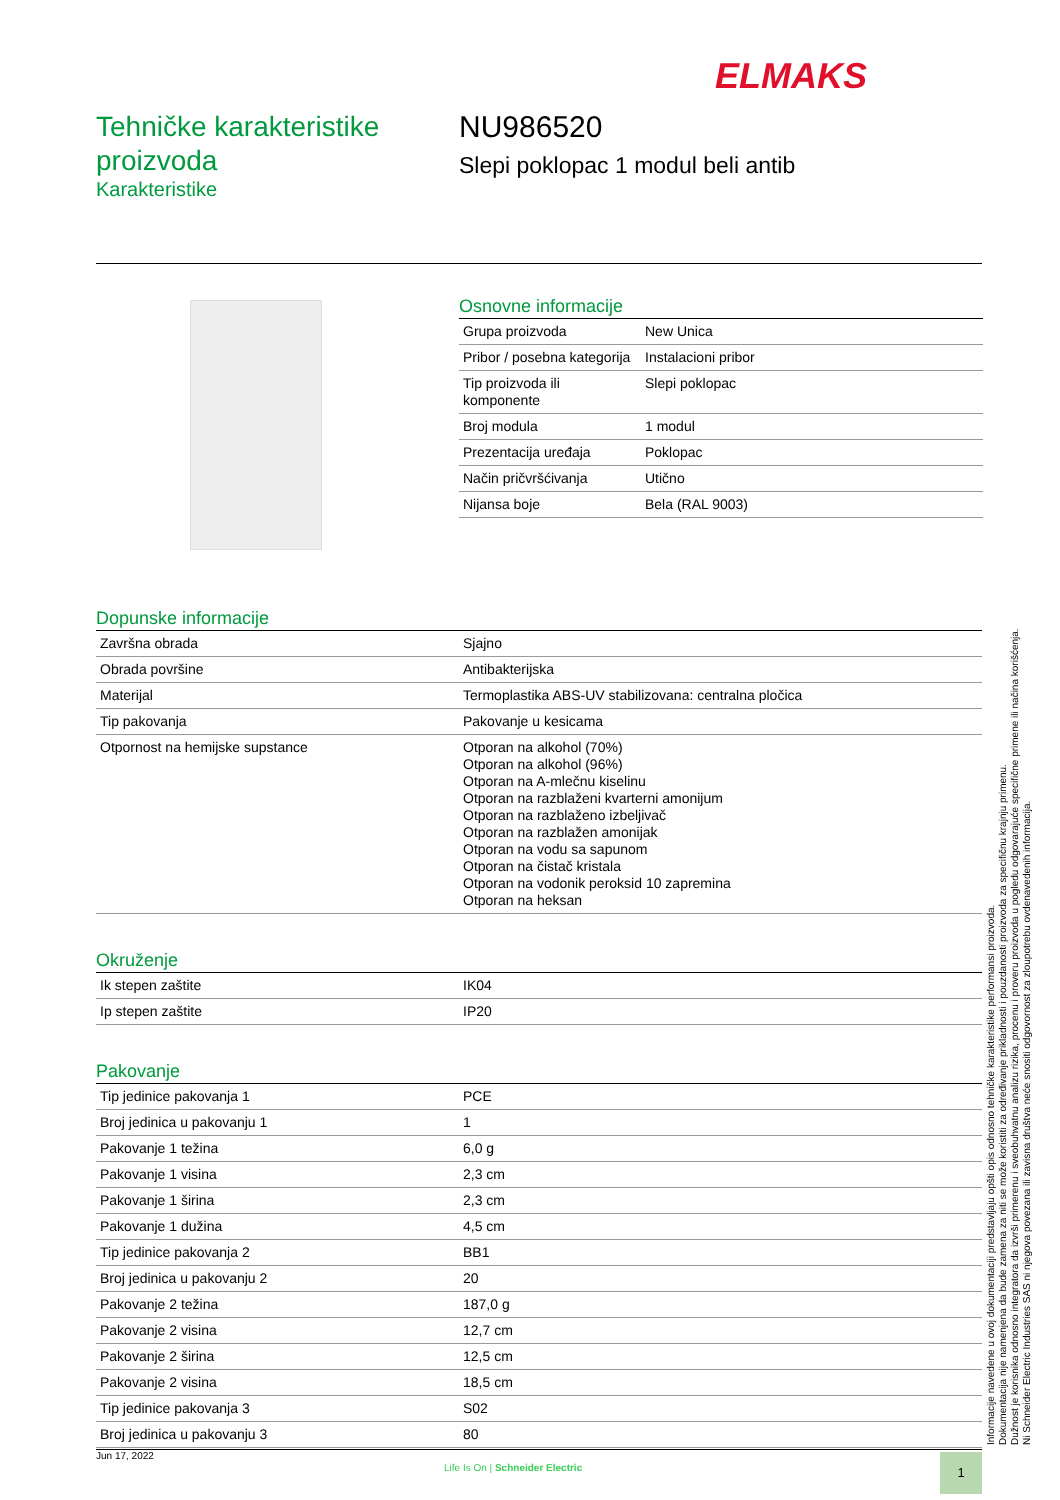ELMAKS
Tehničke karakteristike proizvoda
Karakteristike
NU986520
Slepi poklopac 1 modul beli antib
Osnovne informacije
| Grupa proizvoda | New Unica |
| Pribor / posebna kategorija | Instalacioni pribor |
| Tip proizvoda ili komponente | Slepi poklopac |
| Broj modula | 1 modul |
| Prezentacija uređaja | Poklopac |
| Način pričvršćivanja | Utično |
| Nijansa boje | Bela (RAL 9003) |
Dopunske informacije
| Završna obrada | Sjajno |
| Obrada površine | Antibakterijska |
| Materijal | Termoplastika ABS-UV stabilizovana: centralna pločica |
| Tip pakovanja | Pakovanje u kesicama |
| Otpornost na hemijske supstance | Otporan na alkohol (70%) Otporan na alkohol (96%) Otporan na A-mlečnu kiselinu Otporan na razblaženi kvarterni amonijum Otporan na razblaženo izbeljivač Otporan na razblažen amonijak Otporan na vodu sa sapunom Otporan na čistač kristala Otporan na vodonik peroksid 10 zapremina Otporan na heksan |
Okruženje
| Ik stepen zaštite | IK04 |
| Ip stepen zaštite | IP20 |
Pakovanje
| Tip jedinice pakovanja 1 | PCE |
| Broj jedinica u pakovanju 1 | 1 |
| Pakovanje 1 težina | 6,0 g |
| Pakovanje 1 visina | 2,3 cm |
| Pakovanje 1 širina | 2,3 cm |
| Pakovanje 1 dužina | 4,5 cm |
| Tip jedinice pakovanja 2 | BB1 |
| Broj jedinica u pakovanju 2 | 20 |
| Pakovanje 2 težina | 187,0 g |
| Pakovanje 2 visina | 12,7 cm |
| Pakovanje 2 širina | 12,5 cm |
| Pakovanje 2 visina | 18,5 cm |
| Tip jedinice pakovanja 3 | S02 |
| Broj jedinica u pakovanju 3 | 80 |
Informacije navedene u ovoj dokumentaciji predstavljaju opšti opis odnosno tehničke karakteristike performansi proizvoda.
Dokumentacija nije namenjena da bude zamena za niti se može koristiti za određivanje prikladnosti i pouzdanosti proizvoda za specifičnu krajnju primenu.
Dužnost je korisnika odnosno integratora da izvrši primerenu i sveobuhvatnu analizu rizika, procenu i proveru proizvoda u pogledu odgovarajuće specifične primene ili načina korišćenja.
Ni Schneider Electric Industries SAS ni njegova povezana ili zavisna društva neće snositi odgovornost za zloupotrebu ovdenavedenih informacija.
Jun 17, 2022
Life Is On | Schneider Electric
1